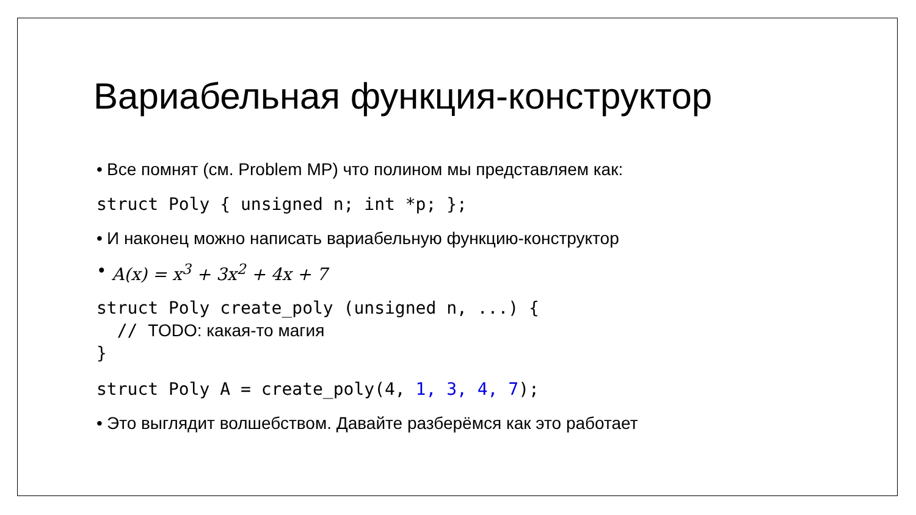Вариабельная функция-конструктор
• Все помнят (см. Problem MP) что полином мы представляем как:
struct Poly { unsigned n; int *p; };
• И наконец можно написать вариабельную функцию-конструктор
• A(x) = x<sup>3</sup> + 3x<sup>2</sup> + 4x + 7
struct Poly create_poly (unsigned n, ...) {
  // TODO: какая-то магия
}
struct Poly A = create_poly(4, 1, 3, 4, 7);
• Это выглядит волшебством. Давайте разберёмся как это работает